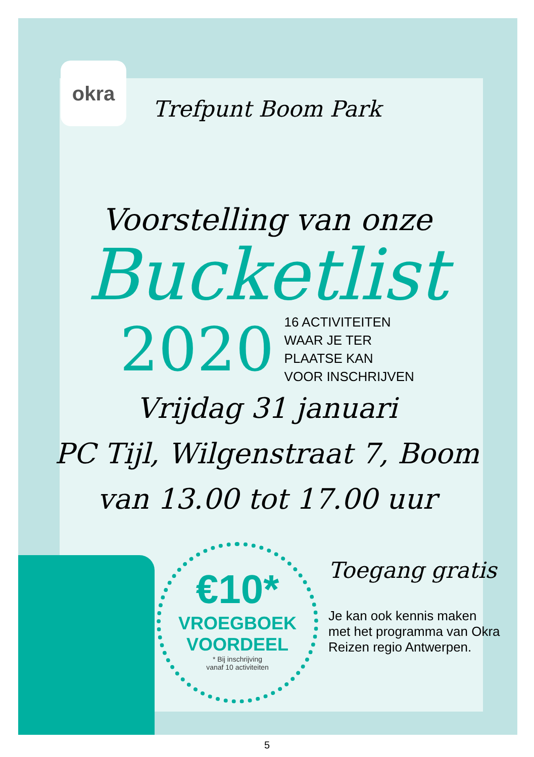okra
Trefpunt Boom Park
Voorstelling van onze
Bucketlist
2020
16 ACTIVITEITEN
WAAR JE TER
PLAATSE KAN
VOOR INSCHRIJVEN
Vrijdag 31 januari
PC Tijl, Wilgenstraat 7, Boom
van 13.00 tot 17.00 uur
€10*
VROEGBOEK
VOORDEEL
* Bij inschrijving
vanaf 10 activiteiten
Toegang gratis
Je kan ook kennis maken met het programma van Okra Reizen regio Antwerpen.
5